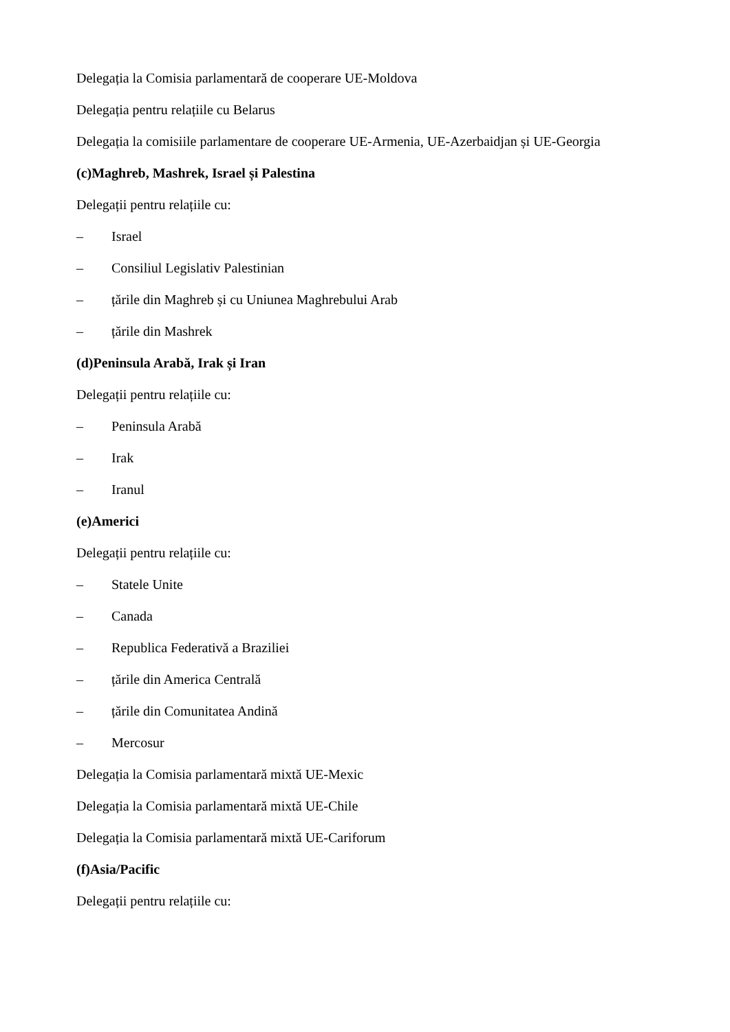Delegația la Comisia parlamentară de cooperare UE-Moldova
Delegația pentru relațiile cu Belarus
Delegația la comisiile parlamentare de cooperare UE-Armenia, UE-Azerbaidjan și UE-Georgia
(c) Maghreb, Mashrek, Israel și Palestina
Delegații pentru relațiile cu:
– Israel
– Consiliul Legislativ Palestinian
– țările din Maghreb și cu Uniunea Maghrebului Arab
– țările din Mashrek
(d) Peninsula Arabă, Irak și Iran
Delegații pentru relațiile cu:
– Peninsula Arabă
– Irak
– Iranul
(e) Americi
Delegații pentru relațiile cu:
– Statele Unite
– Canada
– Republica Federativă a Braziliei
– țările din America Centrală
– țările din Comunitatea Andină
– Mercosur
Delegația la Comisia parlamentară mixtă UE-Mexic
Delegația la Comisia parlamentară mixtă UE-Chile
Delegația la Comisia parlamentară mixtă UE-Cariforum
(f) Asia/Pacific
Delegații pentru relațiile cu: